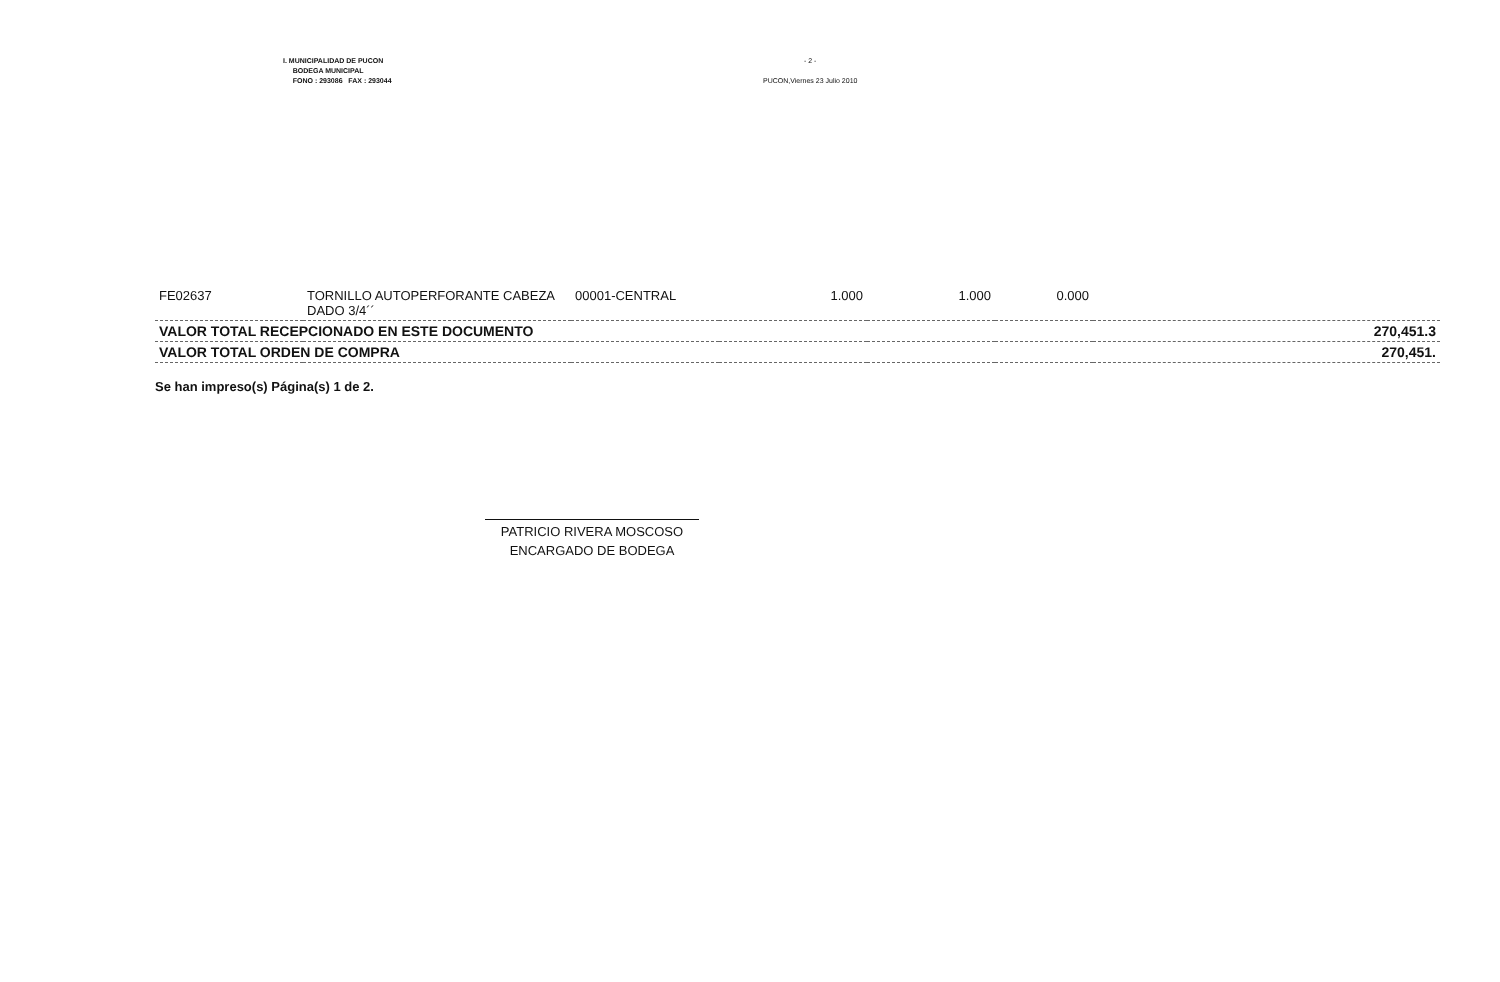I. MUNICIPALIDAD DE PUCON
BODEGA MUNICIPAL
FONO : 293086 FAX : 293044
- 2 -
PUCON,Viernes 23 Julio 2010
| FE02637 | TORNILLO AUTOPERFORANTE CABEZA DADO 3/4´´ | 00001-CENTRAL | 1.000 | 1.000 | 0.000 | |
| VALOR TOTAL RECEPCIONADO EN ESTE DOCUMENTO | | | | | | 270,451.3 |
| VALOR TOTAL ORDEN DE COMPRA | | | | | | 270,451. |
Se han impreso(s) Página(s) 1 de 2.
PATRICIO RIVERA MOSCOSO
ENCARGADO DE BODEGA